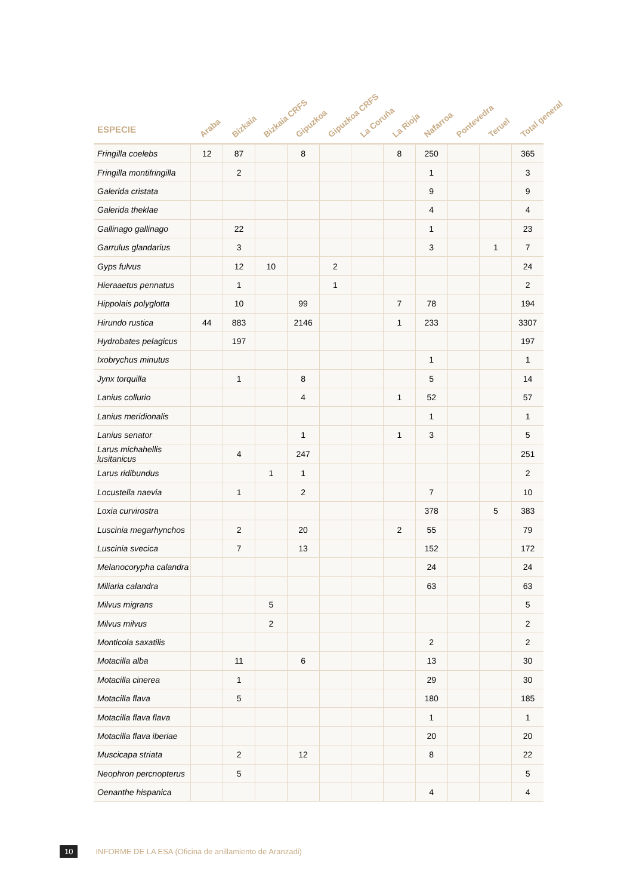| ESPECIE | Araba | Bizkaia | Bizkaia CRFS | Gipuzkoa | Gipuzkoa CRFS | La Coruña | La Rioja | Nafarroa | Pontevedra | Teruel | Total general |
| --- | --- | --- | --- | --- | --- | --- | --- | --- | --- | --- | --- |
| Fringilla coelebs | 12 | 87 | | 8 | | | 8 | 250 | | | 365 |
| Fringilla montifringilla | | 2 | | | | | | 1 | | | 3 |
| Galerida cristata | | | | | | | | 9 | | | 9 |
| Galerida theklae | | | | | | | | 4 | | | 4 |
| Gallinago gallinago | | 22 | | | | | | 1 | | | 23 |
| Garrulus glandarius | | 3 | | | | | | 3 | | 1 | 7 |
| Gyps fulvus | | 12 | 10 | | 2 | | | | | | 24 |
| Hieraaetus pennatus | | 1 | | | 1 | | | | | | 2 |
| Hippolais polyglotta | | 10 | | 99 | | | 7 | 78 | | | 194 |
| Hirundo rustica | 44 | 883 | | 2146 | | | 1 | 233 | | | 3307 |
| Hydrobates pelagicus | | 197 | | | | | | | | | 197 |
| Ixobrychus minutus | | | | | | | | 1 | | | 1 |
| Jynx torquilla | | 1 | | 8 | | | | 5 | | | 14 |
| Lanius collurio | | | | 4 | | | 1 | 52 | | | 57 |
| Lanius meridionalis | | | | | | | | 1 | | | 1 |
| Lanius senator | | | | 1 | | | 1 | 3 | | | 5 |
| Larus michahellis lusitanicus | | 4 | | 247 | | | | | | | 251 |
| Larus ridibundus | | | 1 | 1 | | | | | | | 2 |
| Locustella naevia | | 1 | | 2 | | | | 7 | | | 10 |
| Loxia curvirostra | | | | | | | | 378 | | 5 | 383 |
| Luscinia megarhynchos | | 2 | | 20 | | | 2 | 55 | | | 79 |
| Luscinia svecica | | 7 | | 13 | | | | 152 | | | 172 |
| Melanocorypha calandra | | | | | | | | 24 | | | 24 |
| Miliaria calandra | | | | | | | | 63 | | | 63 |
| Milvus migrans | | | 5 | | | | | | | | 5 |
| Milvus milvus | | | 2 | | | | | | | | 2 |
| Monticola saxatilis | | | | | | | | 2 | | | 2 |
| Motacilla alba | | 11 | | 6 | | | | 13 | | | 30 |
| Motacilla cinerea | | 1 | | | | | | 29 | | | 30 |
| Motacilla flava | | 5 | | | | | | 180 | | | 185 |
| Motacilla flava flava | | | | | | | | 1 | | | 1 |
| Motacilla flava iberiae | | | | | | | | 20 | | | 20 |
| Muscicapa striata | | 2 | | 12 | | | | 8 | | | 22 |
| Neophron percnopterus | | 5 | | | | | | | | | 5 |
| Oenanthe hispanica | | | | | | | | 4 | | | 4 |
10 INFORME DE LA ESA (Oficina de anillamiento de Aranzadi)